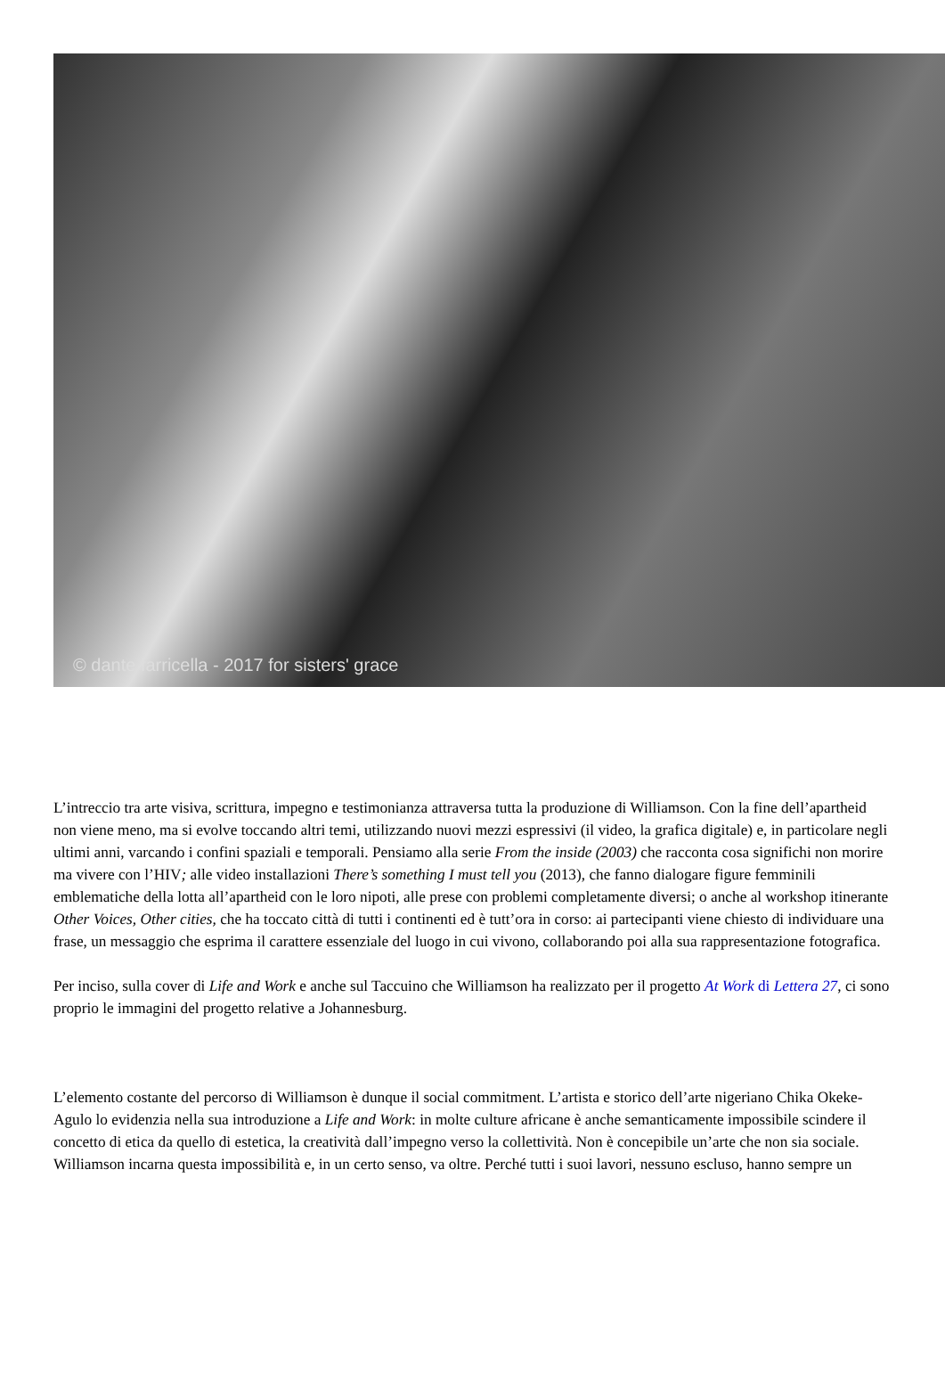© dante farricella - 2017 for sisters' grace
L’intreccio tra arte visiva, scrittura, impegno e testimonianza attraversa tutta la produzione di Williamson. Con la fine dell’apartheid non viene meno, ma si evolve toccando altri temi, utilizzando nuovi mezzi espressivi (il video, la grafica digitale) e, in particolare negli ultimi anni, varcando i confini spaziali e temporali. Pensiamo alla serie From the inside (2003) che racconta cosa significhi non morire ma vivere con l’HIV; alle video installazioni There’s something I must tell you (2013), che fanno dialogare figure femminili emblematiche della lotta all’apartheid con le loro nipoti, alle prese con problemi completamente diversi; o anche al workshop itinerante Other Voices, Other cities, che ha toccato città di tutti i continenti ed è tutt’ora in corso: ai partecipanti viene chiesto di individuare una frase, un messaggio che esprima il carattere essenziale del luogo in cui vivono, collaborando poi alla sua rappresentazione fotografica.
Per inciso, sulla cover di Life and Work e anche sul Taccuino che Williamson ha realizzato per il progetto At Work di Lettera 27, ci sono proprio le immagini del progetto relative a Johannesburg.
L’elemento costante del percorso di Williamson è dunque il social commitment. L’artista e storico dell’arte nigeriano Chika Okeke-Agulo lo evidenzia nella sua introduzione a Life and Work: in molte culture africane è anche semanticamente impossibile scindere il concetto di etica da quello di estetica, la creatività dall’impegno verso la collettività. Non è concepibile un’arte che non sia sociale. Williamson incarna questa impossibilità e, in un certo senso, va oltre. Perché tutti i suoi lavori, nessuno escluso, hanno sempre un